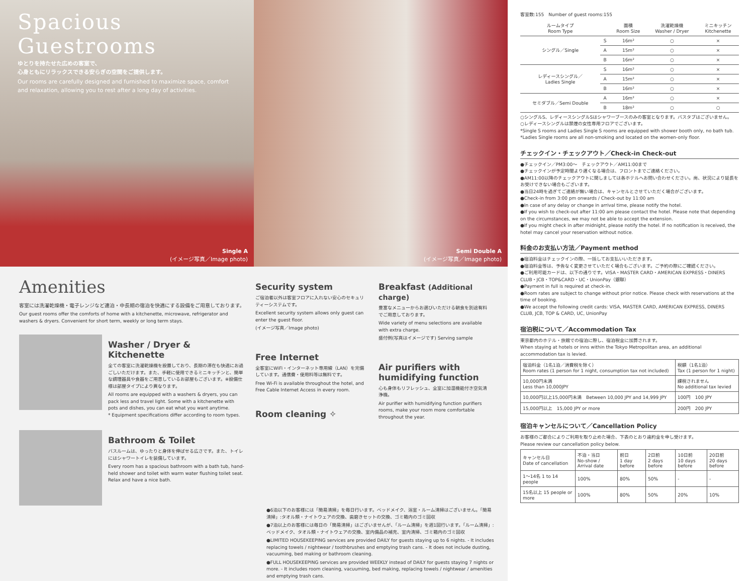Spacious
Guestrooms
ゆとりを持たせた広めの客室で、
心身ともにリラックスできる安らぎの空間をご提供します。
Our rooms are carefully designed and furnished to maximize space, comfort and relaxation, allowing you to rest after a long day of activities.
Single A
(イメージ写真／Image photo)
Semi Double A
(イメージ写真／Image photo)
Amenities
客室には洗濯乾燥機・電子レンジなど連泊・中長期の宿泊を快適にする設備をご用意しております。
Our guest rooms offer the comforts of home with a kitchenette, microwave, refrigerator and washers & dryers. Convenient for short term, weekly or long term stays.
Washer / Dryer & Kitchenette
全ての客室に洗濯乾燥機を設置しており、長期の滞在も快適にお過ごしいただけます。また、手軽に使用できるミニキッチンと、簡単な調理器具や食器をご用意しているお部屋もございます。※設備仕様は部屋タイプにより異なります。
All rooms are equipped with a washers & dryers, you can pack less and travel light. Some with a kitchenette with pots and dishes, you can eat what you want anytime.
* Equipment specifications differ according to room types.
Bathroom & Toilet
バスルームは、ゆったりと身体を伸ばせる広さです。また、トイレにはシャワートイレを装備しています。
Every room has a spacious bathroom with a bath tub, hand-held shower and toilet with warm water flushing toilet seat. Relax and have a nice bath.
Security system
ご宿泊者以外は客室フロアに入れない安心のセキュリティーシステムです。
Excellent security system allows only guest can enter the guest floor.
(イメージ写真／Image photo)
Free Internet
全客室にWiFi・インターネット専用線（LAN）を完備しています。通信費・使用料等は無料です。
Free Wi-Fi is available throughout the hotel, and Free Cable Internet Access in every room.
Room cleaning ✧
Breakfast (Additional charge)
豊富なメニューからお選びいただける朝食を別途有料でご用意しております。
Wide variety of menu selections are available with extra charge.
盛付例(写真はイメージです) Serving sample
Air purifiers with humidifying function
心も身体もリフレッシュ、全室に加湿機能付き空気清浄機。
Air purifier with humidifying function purifiers rooms, make your room more comfortable throughout the year.
●6泊以下のお客様には「簡易清掃」を毎日行います。ベッドメイク、浴室・ルーム清掃はございません。「簡易清掃」:タオル類・ナイトウェアの交換、歯磨きセットの交換、ゴミ箱内のゴミ回収
●7泊以上のお客様には毎日の「簡易清掃」はございませんが、「ルーム清掃」を週1回行います。「ルーム清掃」:ベッドメイク、タオル類・ナイトウェアの交換、室内備品の補充、室内清掃、ゴミ箱内のゴミ回収
●LIMITED HOUSEKEEPING services are provided DAILY for guests staying up to 6 nights. - It includes replacing towels / nightwear / toothbrushes and emptying trash cans. - It does not include dusting, vacuuming, bed making or bathroom cleaning.
●FULL HOUSEKEEPING services are provided WEEKLY instead of DAILY for guests staying 7 nights or more. - It includes room cleaning, vacuuming, bed making, replacing towels / nightwear / amenities and emptying trash cans.
客室数:155　Number of guest rooms:155
| ルームタイプ Room Type | | 面積 Room Size | 洗濯乾燥機 Washer / Dryer | ミニキッチン Kitchenette |
| --- | --- | --- | --- | --- |
| シングル／Single | S | 16m² | ○ | × |
| | A | 15m² | ○ | × |
| | B | 16m² | ○ | × |
| レディースシングル／ Ladies Single | S | 16m² | ○ | × |
| | A | 15m² | ○ | × |
| | B | 16m² | ○ | × |
| セミダブル／Semi Double | A | 16m² | ○ | × |
| | B | 18m² | ○ | ○ |
○シングルS、レディースシングルSはシャワーブースのみの客室となります。バスタブはございません。
○レディースシングルは禁煙の女性専用フロアでございます。
*Single S rooms and Ladies Single S rooms are equipped with shower booth only, no bath tub.
*Ladies Single rooms are all non-smoking and located on the women-only floor.
チェックイン・チェックアウト／Check-in Check-out
●チェックイン／PM3:00〜　チェックアウト／AM11:00まで
●チェックインが予定時間より遅くなる場合は、フロントまでご連絡ください。
●AM11:00以降のチェックアウトに関しましては各ホテルへお問い合わせください。尚、状況により延長をお受けできない場合もございます。
●当日24時を過ぎてご連絡が無い場合は、キャンセルとさせていただく場合がございます。
●Check-in from 3:00 pm onwards / Check-out by 11:00 am
●In case of any delay or change in arrival time, please notify the hotel.
●If you wish to check-out after 11:00 am please contact the hotel. Please note that depending on the circumstances, we may not be able to accept the extension.
●If you might check in after midnight, please notify the hotel. If no notification is received, the hotel may cancel your reservation without notice.
料金のお支払い方法／Payment method
●宿泊料金はチェックインの際、一括してお支払いいただきます。
●宿泊料金等は、予告なく変更させていただく場合もございます。ご予約の際にご確認ください。
●ご利用可能カードは、以下の通りです。VISA・MASTER CARD・AMERICAN EXPRESS・DINERS CLUB・JCB・TOP&CARD・UC・UnionPay（銀聯）
●Payment in full is required at check-in.
●Room rates are subject to change without prior notice. Please check with reservations at the time of booking.
●We accept the following credit cards: VISA, MASTER CARD, AMERICAN EXPRESS, DINERS CLUB, JCB, TOP & CARD, UC, UnionPay
宿泊税について／Accommodation Tax
東京都内のホテル・旅館での宿泊に際し、宿泊税金に加算されます。
When staying at hotels or inns within the Tokyo Metropolitan area, an additional accommodation tax is levied.
| 宿泊料金（1名1泊／消費税を除く） Room rates (1 person for 1 night, consumption tax not included) | 税額（1名1泊） Tax (1 person for 1 night) |
| 10,000円未満 Less than 10,000JPY | 課税されません No additional tax levied |
| 10,000円以上15,000円未満 Between 10,000 JPY and 14,999 JPY | 100円 100 JPY |
| 15,000円以上 15,000 JPY or more | 200円 200 JPY |
宿泊キャンセルについて／Cancellation Policy
お客様のご都合によりご利用を取り止めた場合、下表のとおり違約金を申し受けます。
Please review our cancellation policy below.
| キャンセル日 Date of cancellation | 不泊・当日 No-show / Arrival date | 前日 1 day before | 2日前 2 days before | 10日前 10 days before | 20日前 20 days before |
| 1〜14名 1 to 14 people | 100% | 80% | 50% | - | - |
| 15名以上 15 people or more | 100% | 80% | 50% | 20% | 10% |